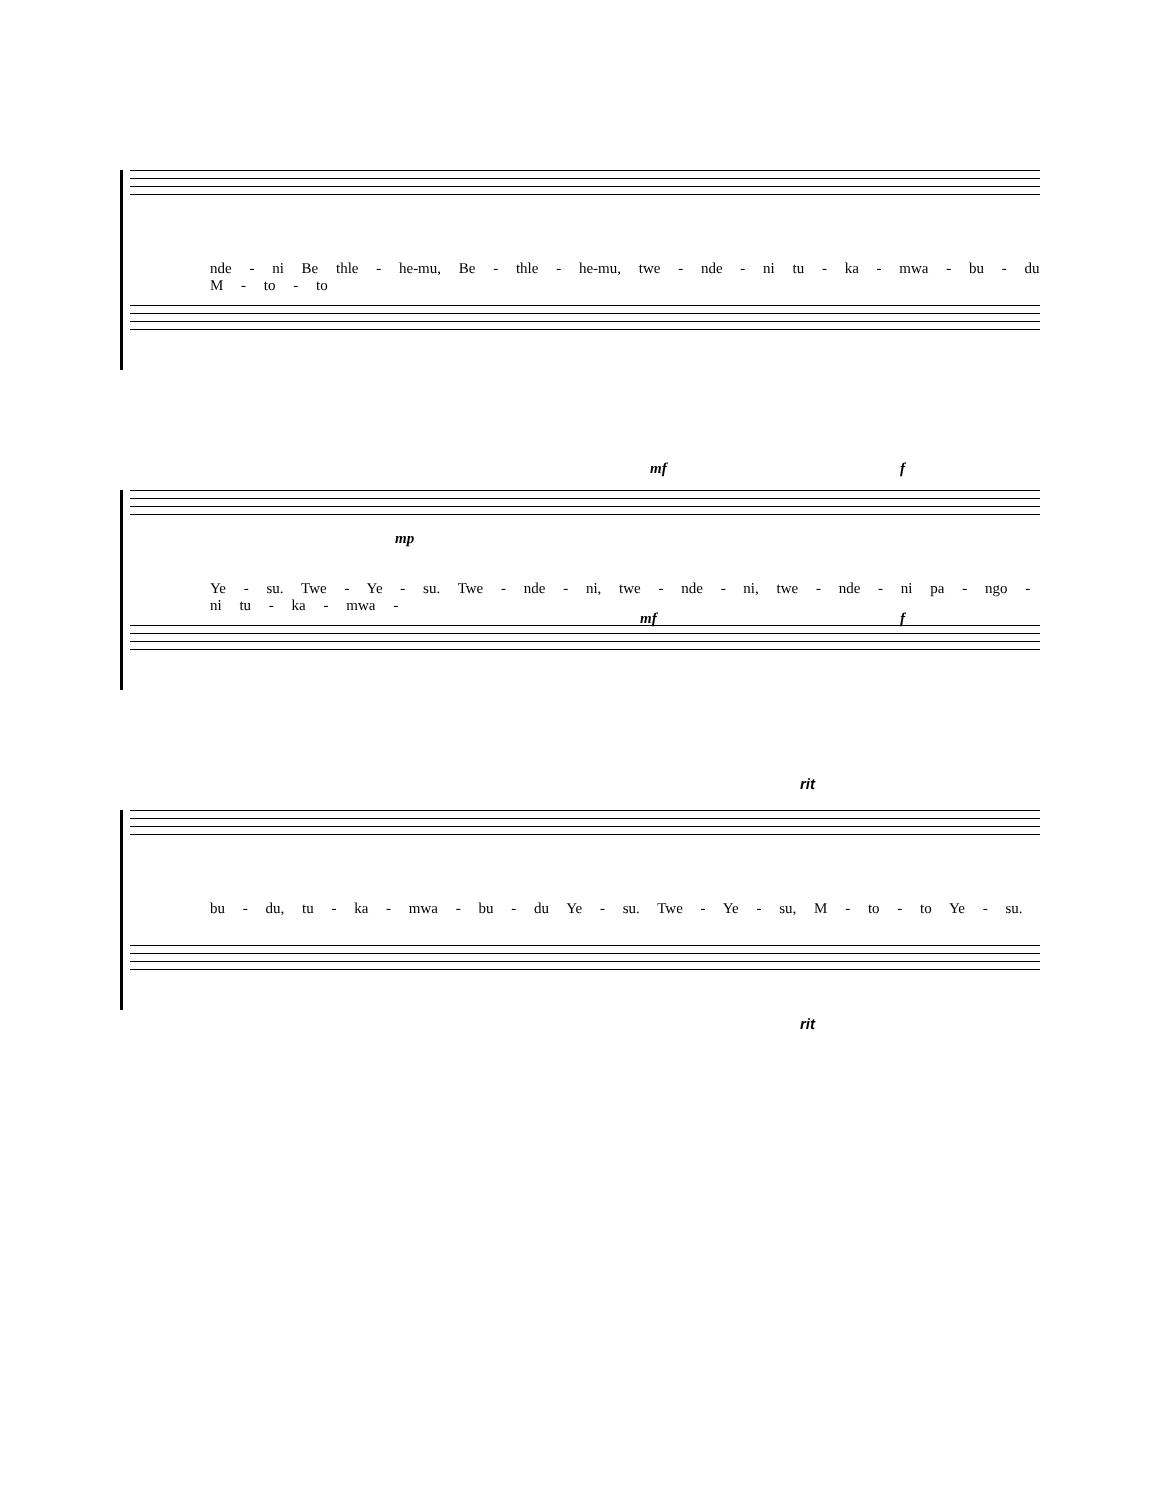nde - ni Be thle - he-mu, Be - thle - he-mu, twe - nde - ni tu - ka - mwa - bu - du M - to - to
mf f
mp
Ye - su. Twe - Ye - su. Twe - nde - ni, twe - nde - ni, twe - nde - ni pa - ngo - ni tu - ka - mwa -
mf f
rit
bu - du, tu - ka - mwa - bu - du Ye - su. Twe - Ye - su, M - to - to Ye - su.
rit